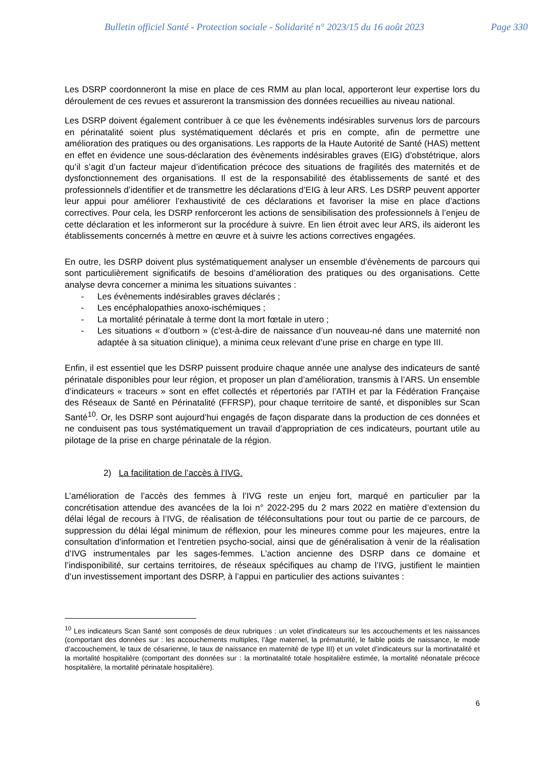Bulletin officiel Santé - Protection sociale - Solidarité n° 2023/15 du 16 août 2023 Page 330
Les DSRP coordonneront la mise en place de ces RMM au plan local, apporteront leur expertise lors du déroulement de ces revues et assureront la transmission des données recueillies au niveau national.
Les DSRP doivent également contribuer à ce que les évènements indésirables survenus lors de parcours en périnatalité soient plus systématiquement déclarés et pris en compte, afin de permettre une amélioration des pratiques ou des organisations. Les rapports de la Haute Autorité de Santé (HAS) mettent en effet en évidence une sous-déclaration des évènements indésirables graves (EIG) d’obstétrique, alors qu’il s’agit d’un facteur majeur d’identification précoce des situations de fragilités des maternités et de dysfonctionnement des organisations. Il est de la responsabilité des établissements de santé et des professionnels d’identifier et de transmettre les déclarations d’EIG à leur ARS. Les DSRP peuvent apporter leur appui pour améliorer l’exhaustivité de ces déclarations et favoriser la mise en place d’actions correctives. Pour cela, les DSRP renforceront les actions de sensibilisation des professionnels à l’enjeu de cette déclaration et les informeront sur la procédure à suivre. En lien étroit avec leur ARS, ils aideront les établissements concernés à mettre en œuvre et à suivre les actions correctives engagées.
En outre, les DSRP doivent plus systématiquement analyser un ensemble d’évènements de parcours qui sont particulièrement significatifs de besoins d’amélioration des pratiques ou des organisations. Cette analyse devra concerner a minima les situations suivantes :
- Les évènements indésirables graves déclarés ;
- Les encéphalopathies anoxo-ischémiques ;
- La mortalité périnatale à terme dont la mort fœtale in utero ;
- Les situations « d’outborn » (c’est-à-dire de naissance d’un nouveau-né dans une maternité non adaptée à sa situation clinique), a minima ceux relevant d’une prise en charge en type III.
Enfin, il est essentiel que les DSRP puissent produire chaque année une analyse des indicateurs de santé périnatale disponibles pour leur région, et proposer un plan d’amélioration, transmis à l’ARS. Un ensemble d’indicateurs « traceurs » sont en effet collectés et répertoriés par l’ATIH et par la Fédération Française des Réseaux de Santé en Périnatalité (FFRSP), pour chaque territoire de santé, et disponibles sur Scan Santé<sup>10</sup>. Or, les DSRP sont aujourd’hui engagés de façon disparate dans la production de ces données et ne conduisent pas tous systématiquement un travail d’appropriation de ces indicateurs, pourtant utile au pilotage de la prise en charge périnatale de la région.
2) La facilitation de l’accès à l’IVG.
L’amélioration de l’accès des femmes à l’IVG reste un enjeu fort, marqué en particulier par la concrétisation attendue des avancées de la loi n° 2022-295 du 2 mars 2022 en matière d’extension du délai légal de recours à l’IVG, de réalisation de téléconsultations pour tout ou partie de ce parcours, de suppression du délai légal minimum de réflexion, pour les mineures comme pour les majeures, entre la consultation d'information et l'entretien psycho-social, ainsi que de généralisation à venir de la réalisation d’IVG instrumentales par les sages-femmes. L’action ancienne des DSRP dans ce domaine et l’indisponibilité, sur certains territoires, de réseaux spécifiques au champ de l’IVG, justifient le maintien d’un investissement important des DSRP, à l’appui en particulier des actions suivantes :
<sup>10</sup> Les indicateurs Scan Santé sont composés de deux rubriques : un volet d’indicateurs sur les accouchements et les naissances (comportant des données sur : les accouchements multiples, l’âge maternel, la prématurité, le faible poids de naissance, le mode d’accouchement, le taux de césarienne, le taux de naissance en maternité de type III) et un volet d’indicateurs sur la mortinatalité et la mortalité hospitalière (comportant des données sur : la mortinatalité totale hospitalière estimée, la mortalité néonatale précoce hospitalière, la mortalité périnatale hospitalière).
6